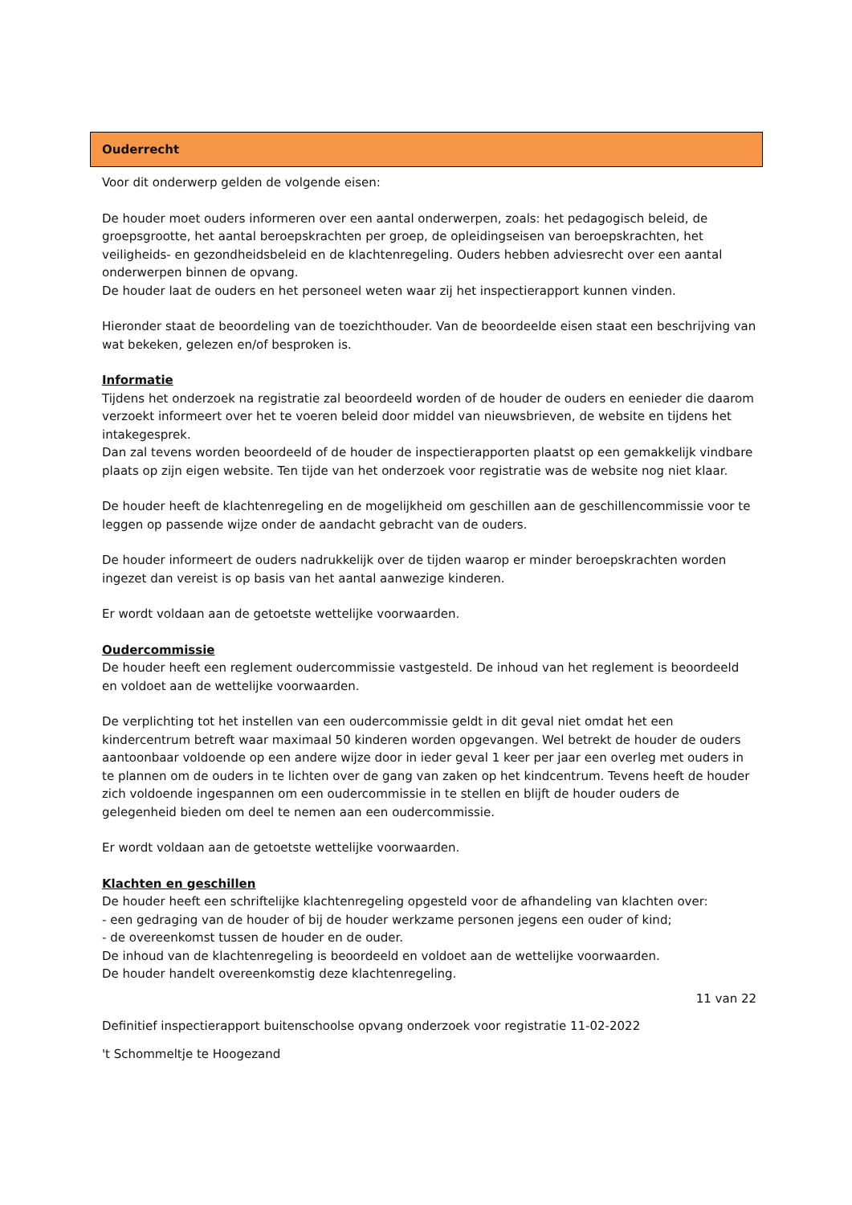Ouderrecht
Voor dit onderwerp gelden de volgende eisen:
De houder moet ouders informeren over een aantal onderwerpen, zoals: het pedagogisch beleid, de groepsgrootte, het aantal beroepskrachten per groep, de opleidingseisen van beroepskrachten, het veiligheids- en gezondheidsbeleid en de klachtenregeling. Ouders hebben adviesrecht over een aantal onderwerpen binnen de opvang.
De houder laat de ouders en het personeel weten waar zij het inspectierapport kunnen vinden.
Hieronder staat de beoordeling van de toezichthouder. Van de beoordeelde eisen staat een beschrijving van wat bekeken, gelezen en/of besproken is.
Informatie
Tijdens het onderzoek na registratie zal beoordeeld worden of de houder de ouders en eenieder die daarom verzoekt informeert over het te voeren beleid door middel van nieuwsbrieven, de website en tijdens het intakegesprek.
Dan zal tevens worden beoordeeld of de houder de inspectierapporten plaatst op een gemakkelijk vindbare plaats op zijn eigen website. Ten tijde van het onderzoek voor registratie was de website nog niet klaar.
De houder heeft de klachtenregeling en de mogelijkheid om geschillen aan de geschillencommissie voor te leggen op passende wijze onder de aandacht gebracht van de ouders.
De houder informeert de ouders nadrukkelijk over de tijden waarop er minder beroepskrachten worden ingezet dan vereist is op basis van het aantal aanwezige kinderen.
Er wordt voldaan aan de getoetste wettelijke voorwaarden.
Oudercommissie
De houder heeft een reglement oudercommissie vastgesteld. De inhoud van het reglement is beoordeeld en voldoet aan de wettelijke voorwaarden.
De verplichting tot het instellen van een oudercommissie geldt in dit geval niet omdat het een kindercentrum betreft waar maximaal 50 kinderen worden opgevangen. Wel betrekt de houder de ouders aantoonbaar voldoende op een andere wijze door in ieder geval 1 keer per jaar een overleg met ouders in te plannen om de ouders in te lichten over de gang van zaken op het kindcentrum. Tevens heeft de houder zich voldoende ingespannen om een oudercommissie in te stellen en blijft de houder ouders de gelegenheid bieden om deel te nemen aan een oudercommissie.
Er wordt voldaan aan de getoetste wettelijke voorwaarden.
Klachten en geschillen
De houder heeft een schriftelijke klachtenregeling opgesteld voor de afhandeling van klachten over:
- een gedraging van de houder of bij de houder werkzame personen jegens een ouder of kind;
- de overeenkomst tussen de houder en de ouder.
De inhoud van de klachtenregeling is beoordeeld en voldoet aan de wettelijke voorwaarden.
De houder handelt overeenkomstig deze klachtenregeling.
11 van 22
Definitief inspectierapport buitenschoolse opvang onderzoek voor registratie 11-02-2022
't Schommeltje te Hoogezand